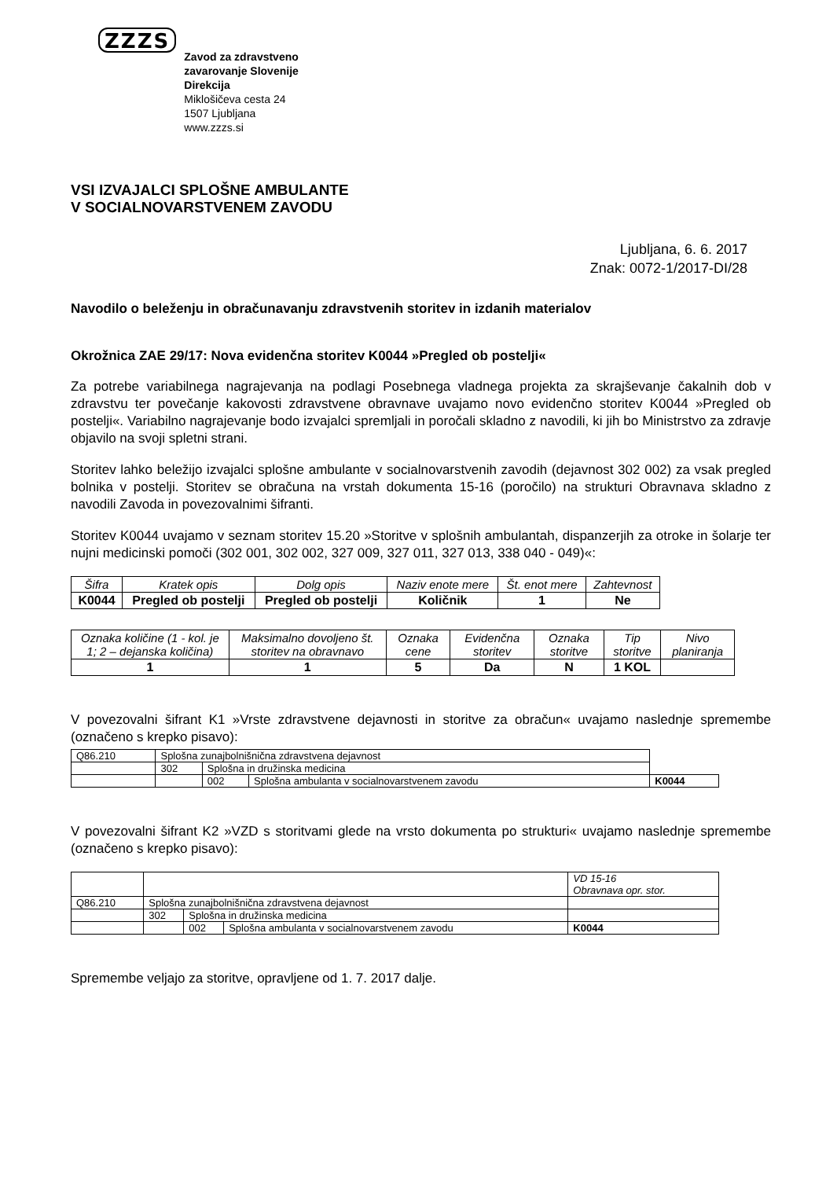ZZZS
Zavod za zdravstveno
zavarovanje Slovenije
Direkcija
Miklošičeva cesta 24
1507 Ljubljana
www.zzzs.si
VSI IZVAJALCI SPLOŠNE AMBULANTE
V SOCIALNOVARSTVENEM ZAVODU
Ljubljana, 6. 6. 2017
Znak: 0072-1/2017-DI/28
Navodilo o beleženju in obračunavanju zdravstvenih storitev in izdanih materialov
Okrožnica ZAE 29/17: Nova evidenčna storitev K0044 »Pregled ob postelji«
Za potrebe variabilnega nagrajevanja na podlagi Posebnega vladnega projekta za skrajševanje čakalnih dob v zdravstvu ter povečanje kakovosti zdravstvene obravnave uvajamo novo evidenčno storitev K0044 »Pregled ob postelji«. Variabilno nagrajevanje bodo izvajalci spremljali in poročali skladno z navodili, ki jih bo Ministrstvo za zdravje objavilo na svoji spletni strani.
Storitev lahko beležijo izvajalci splošne ambulante v socialnovarstvenih zavodih (dejavnost 302 002) za vsak pregled bolnika v postelji. Storitev se obračuna na vrstah dokumenta 15-16 (poročilo) na strukturi Obravnava skladno z navodili Zavoda in povezovalnimi šifranti.
Storitev K0044 uvajamo v seznam storitev 15.20 »Storitve v splošnih ambulantah, dispanzerjih za otroke in šolarje ter nujni medicinski pomoči (302 001, 302 002, 327 009, 327 011, 327 013, 338 040 - 049)«:
| Šifra | Kratek opis | Dolg opis | Naziv enote mere | Št. enot mere | Zahtevnost |
| --- | --- | --- | --- | --- | --- |
| K0044 | Pregled ob postelji | Pregled ob postelji | Količnik | 1 | Ne |
| Oznaka količine (1 - kol. je 1; 2 – dejanska količina) | Maksimalno dovoljeno št. storitev na obravnavo | Oznaka cene | Evidenčna storitev | Oznaka storitve | Tip storitve | Nivo planiranja |
| --- | --- | --- | --- | --- | --- | --- |
| 1 | 1 | 5 | Da | N | 1 KOL | |
V povezovalni šifrant K1 »Vrste zdravstvene dejavnosti in storitve za obračun« uvajamo naslednje spremembe (označeno s krepko pisavo):
| Q86.210 | Splošna zunajbolnišnična zdravstvena dejavnost | | | |
| | 302 | Splošna in družinska medicina | | |
| | | 002 | Splošna ambulanta v socialnovarstvenem zavodu | K0044 |
V povezovalni šifrant K2 »VZD s storitvami glede na vrsto dokumenta po strukturi« uvajamo naslednje spremembe (označeno s krepko pisavo):
| | | | | VD 15-16 Obravnava opr. stor. |
| Q86.210 | Splošna zunajbolnišnična zdravstvena dejavnost | | | |
| | 302 | Splošna in družinska medicina | | |
| | | 002 | Splošna ambulanta v socialnovarstvenem zavodu | K0044 |
Spremembe veljajo za storitve, opravljene od 1. 7. 2017 dalje.